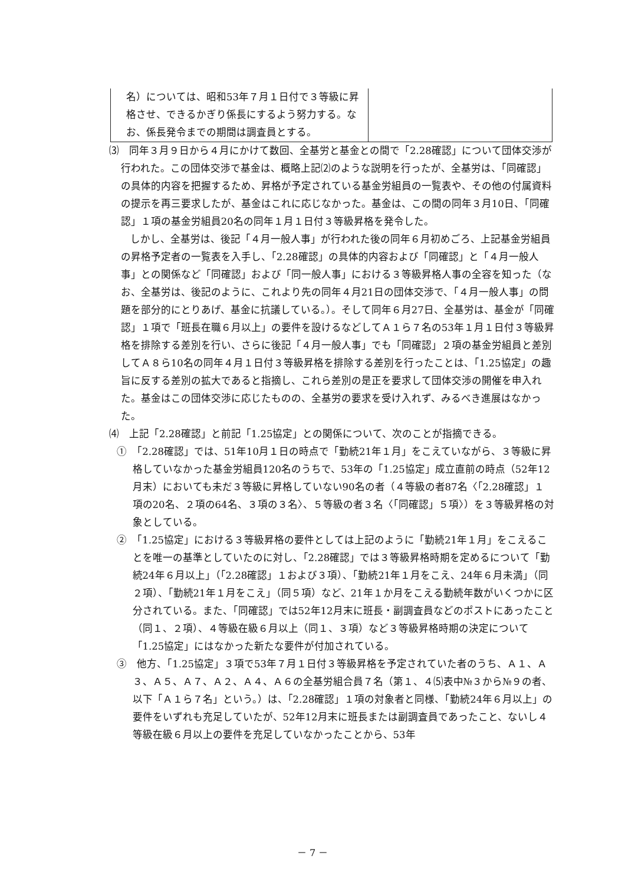| 名）については、昭和53年７月１日付で３等級に昇格させ、できるかぎり係長にするよう努力する。なお、係長発令までの期間は調査員とする。 | |
⑶　同年３月９日から４月にかけて数回、全基労と基金との間で「2.28確認」について団体交渉が行われた。この団体交渉で基金は、概略上記⑵のような説明を行ったが、全基労は、「同確認」の具体的内容を把握するため、昇格が予定されている基金労組員の一覧表や、その他の付属資料の提示を再三要求したが、基金はこれに応じなかった。基金は、この間の同年３月10日、「同確認」１項の基金労組員20名の同年１月１日付３等級昇格を発令した。
しかし、全基労は、後記「４月一般人事」が行われた後の同年６月初めごろ、上記基金労組員の昇格予定者の一覧表を入手し、「2.28確認」の具体的内容および「同確認」と「４月一般人事」との関係など「同確認」および「同一般人事」における３等級昇格人事の全容を知った（なお、全基労は、後記のように、これより先の同年４月21日の団体交渉で、「４月一般人事」の問題を部分的にとりあげ、基金に抗議している。）。そして同年６月27日、全基労は、基金が「同確認」１項で「班長在職６月以上」の要件を設けるなどしてＡ１ら７名の53年１月１日付３等級昇格を排除する差別を行い、さらに後記「４月一般人事」でも「同確認」２項の基金労組員と差別してＡ８ら10名の同年４月１日付３等級昇格を排除する差別を行ったことは、「1.25協定」の趣旨に反する差別の拡大であると指摘し、これら差別の是正を要求して団体交渉の開催を申入れた。基金はこの団体交渉に応じたものの、全基労の要求を受け入れず、みるべき進展はなかった。
⑷　上記「2.28確認」と前記「1.25協定」との関係について、次のことが指摘できる。
①　「2.28確認」では、51年10月１日の時点で「勤続21年１月」をこえていながら、３等級に昇格していなかった基金労組員120名のうちで、53年の「1.25協定」成立直前の時点（52年12月末）においても未だ３等級に昇格していない90名の者（４等級の者87名〈「2.28確認」１項の20名、２項の64名、３項の３名〉、５等級の者３名〈「同確認」５項〉）を３等級昇格の対象としている。
②　「1.25協定」における３等級昇格の要件としては上記のように「勤続21年１月」をこえることを唯一の基準としていたのに対し、「2.28確認」では３等級昇格時期を定めるについて「勤続24年６月以上」（「2.28確認」１および３項）、「勤続21年１月をこえ、24年６月未満」（同２項）、「勤続21年１月をこえ」（同５項）など、21年１か月をこえる勤続年数がいくつかに区分されている。また、「同確認」では52年12月末に班長・副調査員などのポストにあったこと（同１、２項）、４等級在級６月以上（同１、３項）など３等級昇格時期の決定について「1.25協定」にはなかった新たな要件が付加されている。
③　他方、「1.25協定」３項で53年７月１日付３等級昇格を予定されていた者のうち、Ａ１、Ａ３、Ａ５、Ａ７、Ａ２、Ａ４、Ａ６の全基労組合員７名（第１、４⑸表中№３から№９の者、以下「Ａ１ら７名」という。）は、「2.28確認」１項の対象者と同様、「勤続24年６月以上」の要件をいずれも充足していたが、52年12月末に班長または副調査員であったこと、ないし４等級在級６月以上の要件を充足していなかったことから、53年
－ 7 －